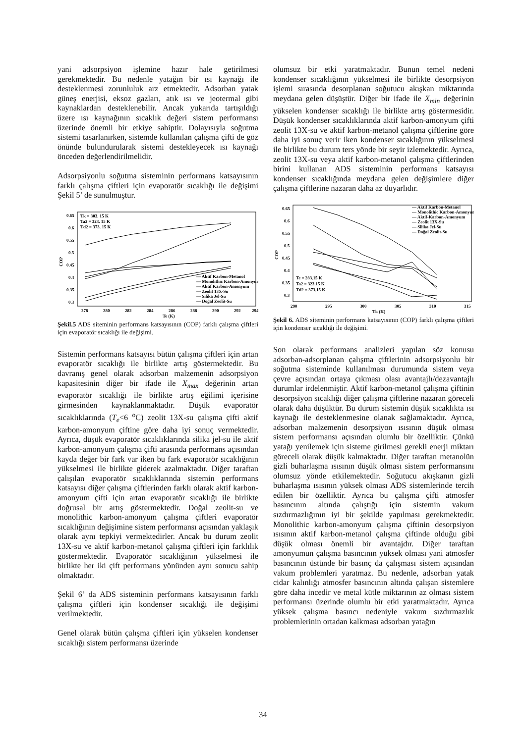yani adsorpsiyon işlemine hazır hale getirilmesi gerekmektedir. Bu nedenle yatağın bir ısı kaynağı ile desteklenmesi zorunluluk arz etmektedir. Adsorban yatak güneş enerjisi, eksoz gazları, atık ısı ve jeotermal gibi kaynaklardan desteklenebilir. Ancak yukarıda tartışıldığı üzere ısı kaynağının sıcaklık değeri sistem performansı üzerinde önemli bir etkiye sahiptir. Dolayısıyla soğutma sistemi tasarlanırken, sistemde kullanılan çalışma çifti de göz önünde bulundurularak sistemi destekleyecek ısı kaynağı önceden değerlendirilmelidir.
Adsorpsiyonlu soğutma sisteminin performans katsayısının farklı çalışma çiftleri için evaporatör sıcaklığı ile değişimi Şekil 5’ de sunulmuştur.
COP
0.65
0.6
0.55
0.5
0.45
0.4
0.35
0.3
278
280
282
284
286
288
290
292
294
Te (K)
Tk = 303. 15 K
Ta2 = 323. 15 K
Td2 = 373. 15 K
— Aktif Karbon-Metanol
— Monolithic Karbon-Amonyum
— Aktif Karbon-Amonyum
— Zeolit 13X-Su
— Silika Jel-Su
— Doğal Zeolit-Su
Şekil.5 ADS siteminin performans katsayısının (COP) farklı çalışma çiftleri için evaporatör sıcaklığı ile değişimi.
Sistemin performans katsayısı bütün çalışma çiftleri için artan evaporatör sıcaklığı ile birlikte artış göstermektedir. Bu davranış genel olarak adsorban malzemenin adsorpsiyon kapasitesinin diğer bir ifade ile X<sub>max</sub> değerinin artan evaporatör sıcaklığı ile birlikte artış eğilimi içerisine girmesinden kaynaklanmaktadır. Düşük evaporatör sıcaklıklarında (T<sub>e</sub><6 <sup>o</sup>C) zeolit 13X-su çalışma çifti aktif karbon-amonyum çiftine göre daha iyi sonuç vermektedir. Ayrıca, düşük evaporatör sıcaklıklarında silika jel-su ile aktif karbon-amonyum çalışma çifti arasında performans açısından kayda değer bir fark var iken bu fark evaporatör sıcaklığının yükselmesi ile birlikte giderek azalmaktadır. Diğer taraftan çalışılan evaporatör sıcaklıklarında sistemin performans katsayısı diğer çalışma çiftlerinden farklı olarak aktif karbon-amonyum çifti için artan evaporatör sıcaklığı ile birlikte doğrusal bir artış göstermektedir. Doğal zeolit-su ve monolithic karbon-amonyum çalışma çiftleri evaporatör sıcaklığının değişimine sistem performansı açısından yaklaşık olarak aynı tepkiyi vermektedirler. Ancak bu durum zeolit 13X-su ve aktif karbon-metanol çalışma çiftleri için farklılık göstermektedir. Evaporatör sıcaklığının yükselmesi ile birlikte her iki çift performans yönünden aynı sonucu sahip olmaktadır.
Şekil 6’ da ADS sisteminin performans katsayısının farklı çalışma çiftleri için kondenser sıcaklığı ile değişimi verilmektedir.
Genel olarak bütün çalışma çiftleri için yükselen kondenser sıcaklığı sistem performansı üzerinde
olumsuz bir etki yaratmaktadır. Bunun temel nedeni kondenser sıcaklığının yükselmesi ile birlikte desorpsiyon işlemi sırasında desorplanan soğutucu akışkan miktarında meydana gelen düşüştür. Diğer bir ifade ile X<sub>min</sub> değerinin yükselen kondenser sıcaklığı ile birlikte artış göstermesidir. Düşük kondenser sıcaklıklarında aktif karbon-amonyum çifti zeolit 13X-su ve aktif karbon-metanol çalışma çiftlerine göre daha iyi sonuç verir iken kondenser sıcaklığının yükselmesi ile birlikte bu durum ters yönde bir seyir izlemektedir. Ayrıca, zeolit 13X-su veya aktif karbon-metanol çalışma çiftlerinden birini kullanan ADS sisteminin performans katsayısı kondenser sıcaklığında meydana gelen değişimlere diğer çalışma çiftlerine nazaran daha az duyarlıdır.
COP
0.65
0.6
0.55
0.5
0.45
0.4
0.35
0.3
290
295
300
305
310
315
Tk (K)
Te = 283.15 K
Ta2 = 323.15 K
Td2 = 373.15 K
— Aktif Karbon-Metanol
— Monolithic Karbon-Amonyum
— Aktif-Karbon-Amonyum
— Zeolit 13X-Su
— Silika Jel-Su
— Doğal Zeolit-Su
Şekil 6. ADS siteminin performans katsayısının (COP) farklı çalışma çiftleri için kondenser sıcaklığı ile değişimi.
Son olarak performans analizleri yapılan söz konusu adsorban-adsorplanan çalışma çiftlerinin adsorpsiyonlu bir soğutma sisteminde kullanılması durumunda sistem veya çevre açısından ortaya çıkması olası avantajlı/dezavantajlı durumlar irdelenmiştir. Aktif karbon-metanol çalışma çiftinin desorpsiyon sıcaklığı diğer çalışma çiftlerine nazaran göreceli olarak daha düşüktür. Bu durum sistemin düşük sıcaklıkta ısı kaynağı ile desteklenmesine olanak sağlamaktadır. Ayrıca, adsorban malzemenin desorpsiyon ısısının düşük olması sistem performansı açısından olumlu bir özelliktir. Çünkü yatağı yenilemek için sisteme girilmesi gerekli enerji miktarı göreceli olarak düşük kalmaktadır. Diğer taraftan metanolün gizli buharlaşma ısısının düşük olması sistem performansını olumsuz yönde etkilemektedir. Soğutucu akışkanın gizli buharlaşma ısısının yüksek olması ADS sistemlerinde tercih edilen bir özelliktir. Ayrıca bu çalışma çifti atmosfer basıncının altında çalıştığı için sistemin vakum sızdırmazlığının iyi bir şekilde yapılması gerekmektedir. Monolithic karbon-amonyum çalışma çiftinin desorpsiyon ısısının aktif karbon-metanol çalışma çiftinde olduğu gibi düşük olması önemli bir avantajdır. Diğer taraftan amonyumun çalışma basıncının yüksek olması yani atmosfer basıncının üstünde bir basınç da çalışması sistem açısından vakum problemleri yaratmaz. Bu nedenle, adsorban yatak cidar kalınlığı atmosfer basıncının altında çalışan sistemlere göre daha incedir ve metal kütle miktarının az olması sistem performansı üzerinde olumlu bir etki yaratmaktadır. Ayrıca yüksek çalışma basıncı nedeniyle vakum sızdırmazlık problemlerinin ortadan kalkması adsorban yatağın
34